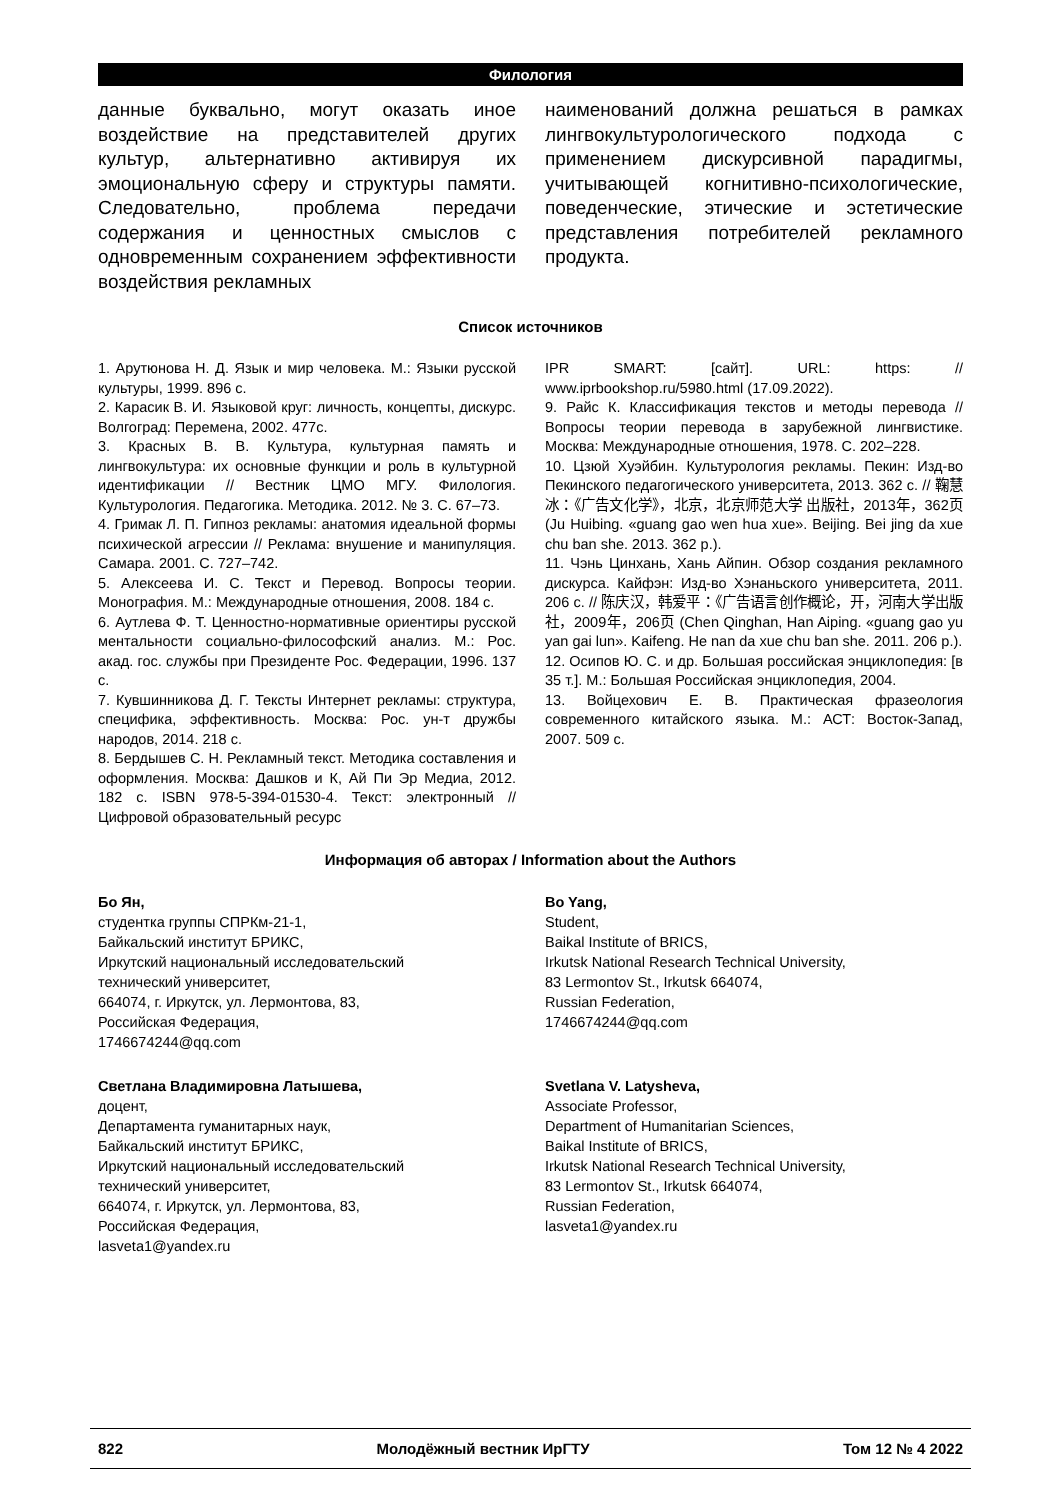Филология
данные буквально, могут оказать иное воздействие на представителей других культур, альтернативно активируя их эмоциональную сферу и структуры памяти. Следовательно, проблема передачи содержания и ценностных смыслов с одновременным сохранением эффективности воздействия рекламных
наименований должна решаться в рамках лингвокультурологического подхода с применением дискурсивной парадигмы, учитывающей когнитивно-психологические, поведенческие, этические и эстетические представления потребителей рекламного продукта.
Список источников
1. Арутюнова Н. Д. Язык и мир человека. М.: Языки русской культуры, 1999. 896 с.
2. Карасик В. И. Языковой круг: личность, концепты, дискурс. Волгоград: Перемена, 2002. 477с.
3. Красных В. В. Культура, культурная память и лингвокультура: их основные функции и роль в культурной идентификации // Вестник ЦМО МГУ. Филология. Культурология. Педагогика. Методика. 2012. № 3. С. 67–73.
4. Гримак Л. П. Гипноз рекламы: анатомия идеальной формы психической агрессии // Реклама: внушение и манипуляция. Самара. 2001. С. 727–742.
5. Алексеева И. С. Текст и Перевод. Вопросы теории. Монография. М.: Международные отношения, 2008. 184 с.
6. Аутлева Ф. Т. Ценностно-нормативные ориентиры русской ментальности социально-философский анализ. М.: Рос. акад. гос. службы при Президенте Рос. Федерации, 1996. 137 с.
7. Кувшинникова Д. Г. Тексты Интернет рекламы: структура, специфика, эффективность. Москва: Рос. ун-т дружбы народов, 2014. 218 с.
8. Бердышев С. Н. Рекламный текст. Методика составления и оформления. Москва: Дашков и К, Ай Пи Эр Медиа, 2012. 182 с. ISBN 978-5-394-01530-4. Текст: электронный // Цифровой образовательный ресурс
IPR SMART: [сайт]. URL: https: // www.iprbookshop.ru/5980.html (17.09.2022).
9. Райс К. Классификация текстов и методы перевода // Вопросы теории перевода в зарубежной лингвистике. Москва: Международные отношения, 1978. С. 202–228.
10. Цзюй Хуэйбин. Культурология рекламы. Пекин: Изд-во Пекинского педагогического университета, 2013. 362 с. // 鞠慧冰：《广告文化学》，北京，北京师范大学 出版社，2013年，362页 (Ju Huibing. «guang gao wen hua xue». Beijing. Bei jing da xue chu ban she. 2013. 362 p.).
11. Чэнь Цинхань, Хань Айпин. Обзор создания рекламного дискурса. Кайфэн: Изд-во Хэнаньского университета, 2011. 206 с. // 陈庆汉，韩爱平：《广告语言创作概论，开，河南大学出版社，2009年，206页 (Chen Qinghan, Han Aiping. «guang gao yu yan gai lun». Kaifeng. He nan da xue chu ban she. 2011. 206 p.).
12. Осипов Ю. С. и др. Большая российская энциклопедия: [в 35 т.]. М.: Большая Российская энциклопедия, 2004.
13. Войцехович Е. В. Практическая фразеология современного китайского языка. М.: АСТ: Восток-Запад, 2007. 509 с.
Информация об авторах / Information about the Authors
Бо Ян,
студентка группы СПРКм-21-1,
Байкальский институт БРИКС,
Иркутский национальный исследовательский
технический университет,
664074, г. Иркутск, ул. Лермонтова, 83,
Российская Федерация,
1746674244@qq.com
Светлана Владимировна Латышева,
доцент,
Департамента гуманитарных наук,
Байкальский институт БРИКС,
Иркутский национальный исследовательский
технический университет,
664074, г. Иркутск, ул. Лермонтова, 83,
Российская Федерация,
lasveta1@yandex.ru
Bo Yang,
Student,
Baikal Institute of BRICS,
Irkutsk National Research Technical University,
83 Lermontov St., Irkutsk 664074,
Russian Federation,
1746674244@qq.com
Svetlana V. Latysheva,
Associate Professor,
Department of Humanitarian Sciences,
Baikal Institute of BRICS,
Irkutsk National Research Technical University,
83 Lermontov St., Irkutsk 664074,
Russian Federation,
lasveta1@yandex.ru
822 Молодёжный вестник ИрГТУ Том 12 № 4 2022